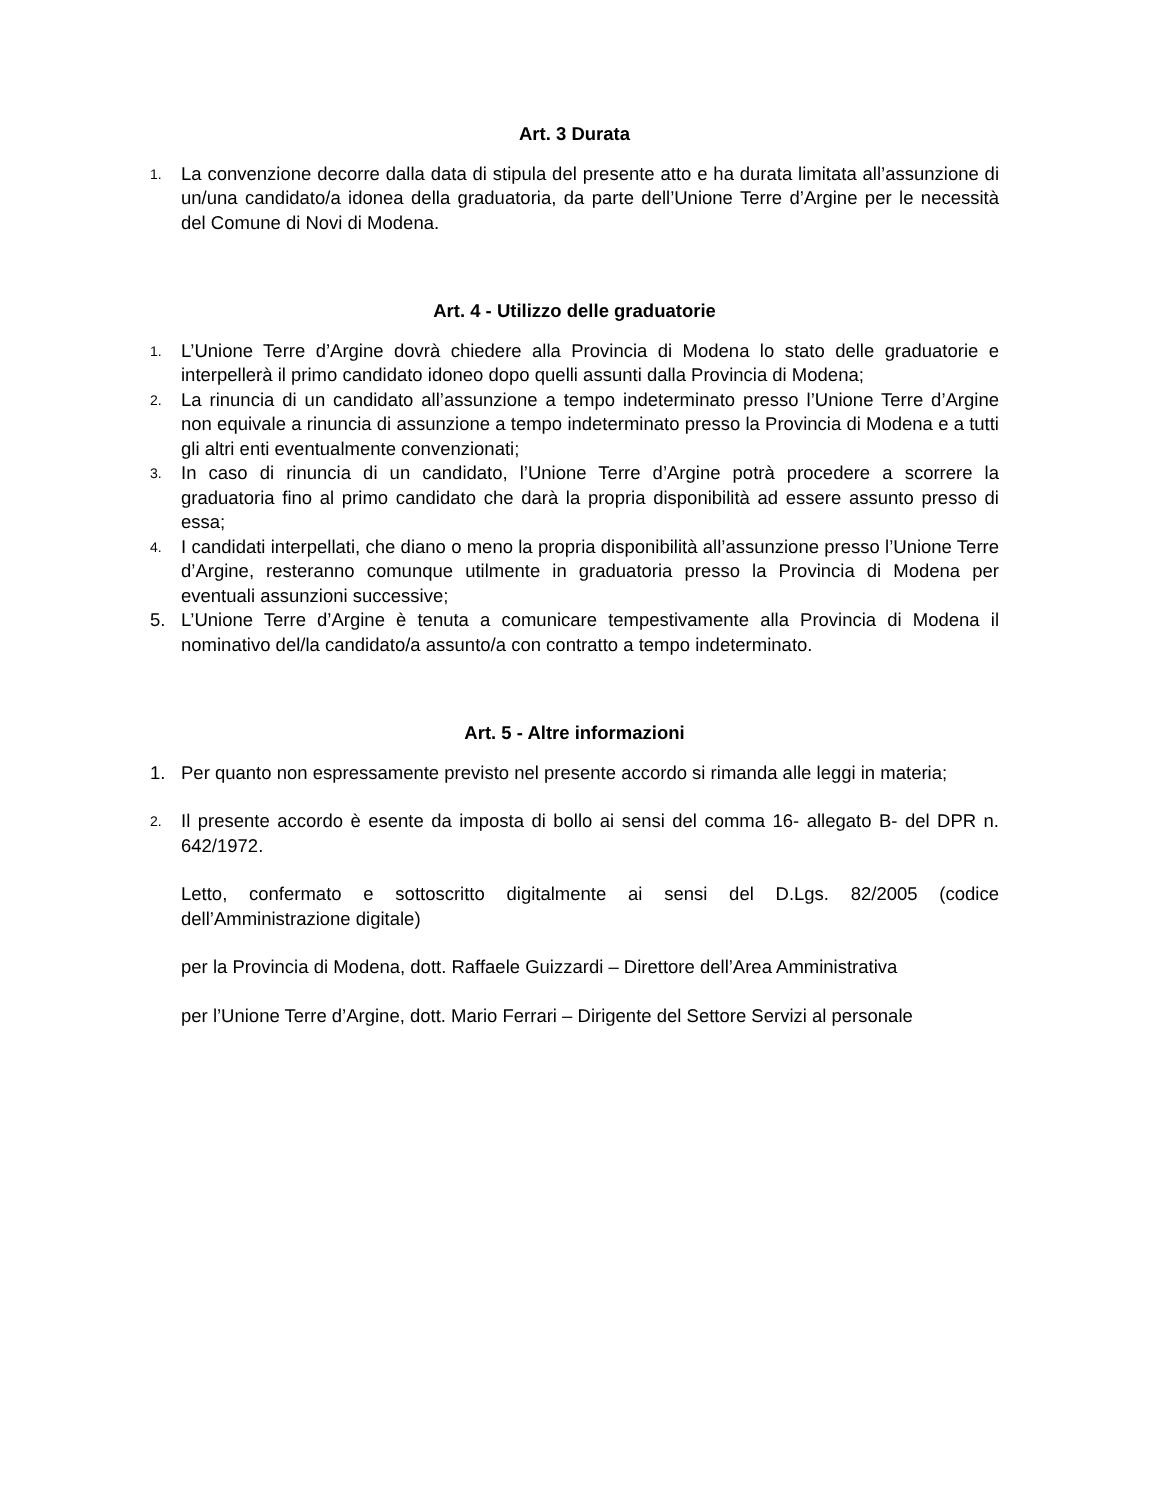Art. 3 Durata
1. La convenzione decorre dalla data di stipula del presente atto e ha durata limitata all’assunzione di un/una candidato/a idonea della graduatoria, da parte dell’Unione Terre d’Argine per le necessità del Comune di Novi di Modena.
Art. 4 - Utilizzo delle graduatorie
1. L’Unione Terre d’Argine dovrà chiedere alla Provincia di Modena lo stato delle graduatorie e interpellerà il primo candidato idoneo dopo quelli assunti dalla Provincia di Modena;
2. La rinuncia di un candidato all’assunzione a tempo indeterminato presso l’Unione Terre d’Argine non equivale a rinuncia di assunzione a tempo indeterminato presso la Provincia di Modena e a tutti gli altri enti eventualmente convenzionati;
3. In caso di rinuncia di un candidato, l’Unione Terre d’Argine potrà procedere a scorrere la graduatoria fino al primo candidato che darà la propria disponibilità ad essere assunto presso di essa;
4. I candidati interpellati, che diano o meno la propria disponibilità all’assunzione presso l’Unione Terre d’Argine, resteranno comunque utilmente in graduatoria presso la Provincia di Modena per eventuali assunzioni successive;
5. L’Unione Terre d’Argine è tenuta a comunicare tempestivamente alla Provincia di Modena il nominativo del/la candidato/a assunto/a con contratto a tempo indeterminato.
Art. 5 - Altre informazioni
1. Per quanto non espressamente previsto nel presente accordo si rimanda alle leggi in materia;
2. Il presente accordo è esente da imposta di bollo ai sensi del comma 16- allegato B- del DPR n. 642/1972.
Letto, confermato e sottoscritto digitalmente ai sensi del D.Lgs. 82/2005 (codice dell’Amministrazione digitale)
per la Provincia di Modena, dott. Raffaele Guizzardi – Direttore dell’Area Amministrativa
per l’Unione Terre d’Argine, dott. Mario Ferrari – Dirigente del Settore Servizi al personale